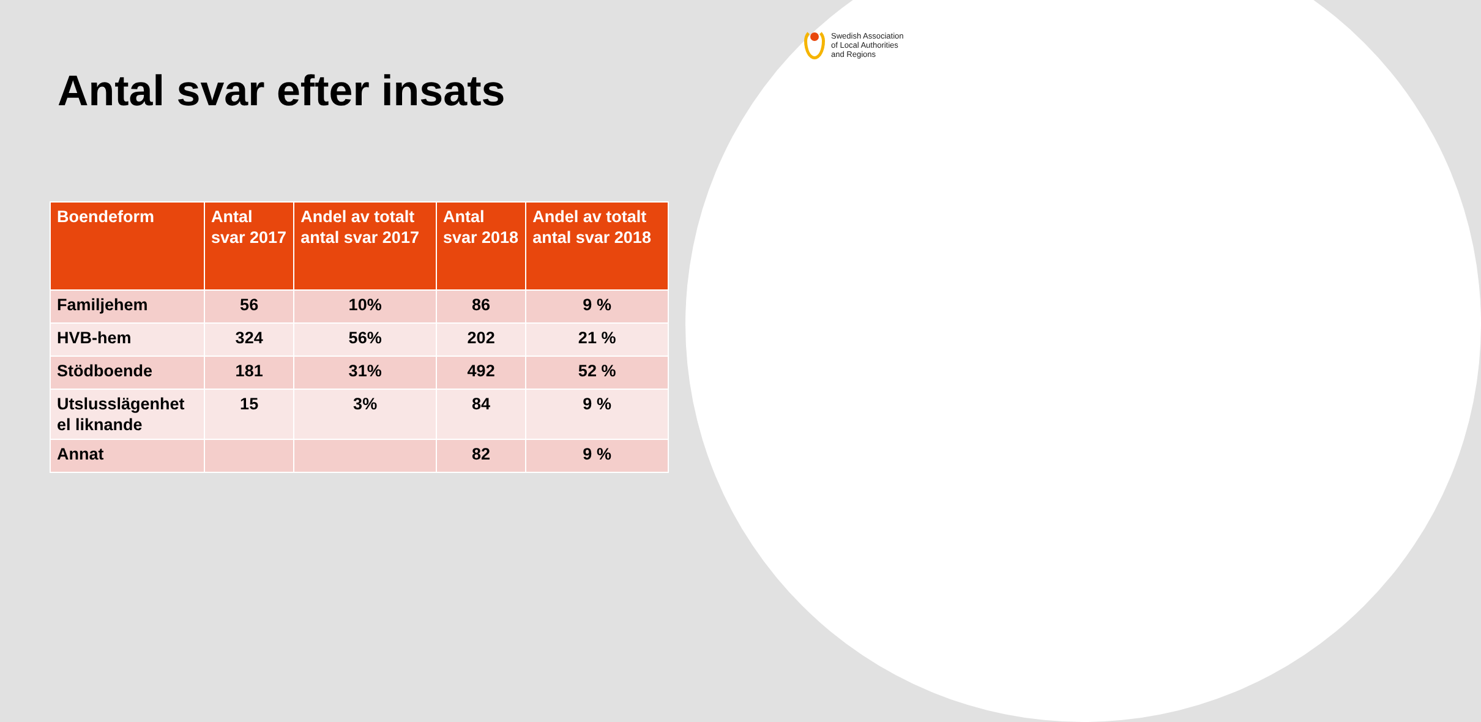Swedish Association
of Local Authorities
and Regions
Antal svar efter insats
| Boendeform | Antal svar 2017 | Andel av totalt antal svar 2017 | Antal svar 2018 | Andel av totalt antal svar 2018 |
| --- | --- | --- | --- | --- |
| Familjehem | 56 | 10% | 86 | 9 % |
| HVB-hem | 324 | 56% | 202 | 21 % |
| Stödboende | 181 | 31% | 492 | 52 % |
| Utslusslägenhet el liknande | 15 | 3% | 84 | 9 % |
| Annat | | | 82 | 9 % |